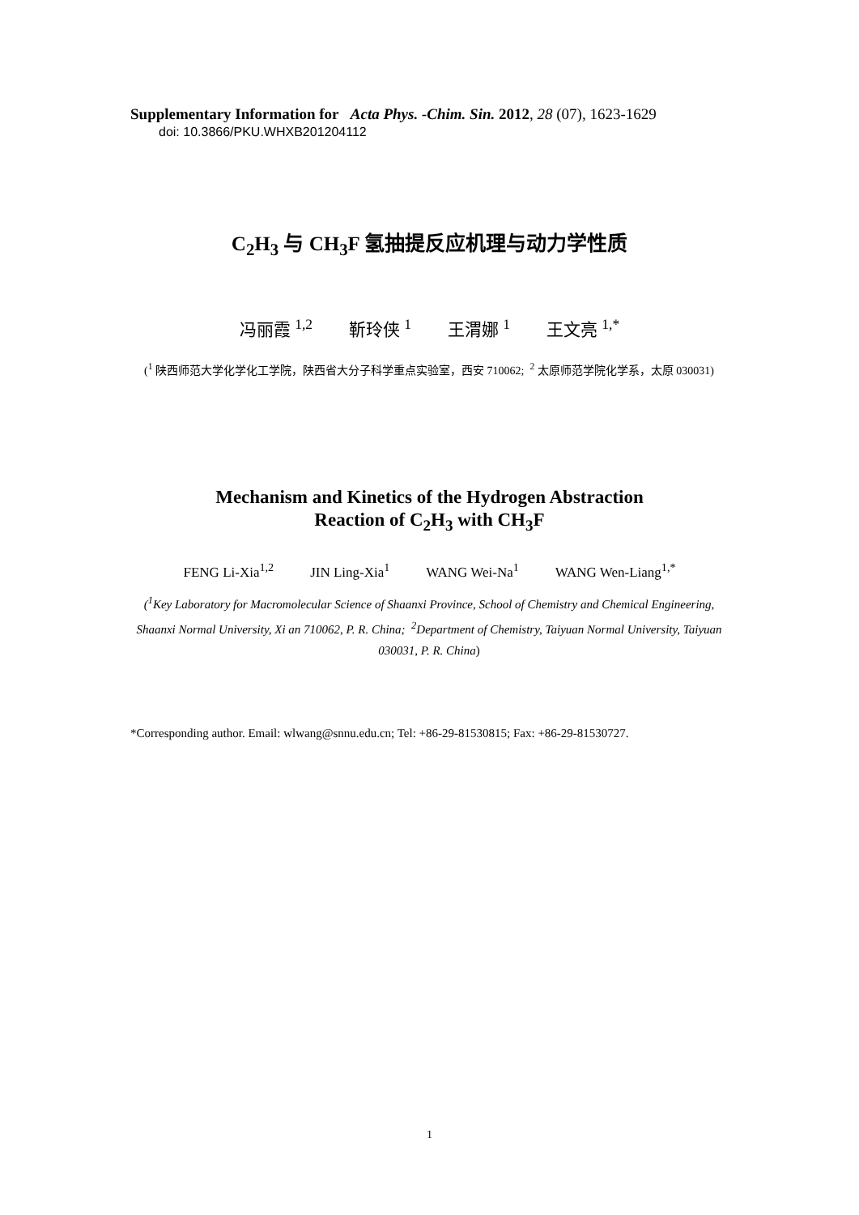Supplementary Information for Acta Phys. -Chim. Sin. 2012, 28 (07), 1623-1629
doi: 10.3866/PKU.WHXB201204112
C<sub>2</sub>H<sub>3</sub> 与 CH<sub>3</sub>F 氢抽提反应机理与动力学性质
冯丽霞 <sup>1,2</sup> 靳玲侠 <sup>1</sup> 王渭娜 <sup>1</sup> 王文亮 <sup>1,*</sup>
(<sup>1</sup> 陕西师范大学化学化工学院，陕西省大分子科学重点实验室，西安 710062; <sup>2</sup> 太原师范学院化学系，太原 030031)
Mechanism and Kinetics of the Hydrogen Abstraction
Reaction of C<sub>2</sub>H<sub>3</sub> with CH<sub>3</sub>F
FENG Li-Xia<sup>1,2</sup> JIN Ling-Xia<sup>1</sup> WANG Wei-Na<sup>1</sup> WANG Wen-Liang<sup>1,*</sup>
(<sup>1</sup>Key Laboratory for Macromolecular Science of Shaanxi Province, School of Chemistry and Chemical Engineering, Shaanxi Normal University, Xi an 710062, P. R. China; <sup>2</sup>Department of Chemistry, Taiyuan Normal University, Taiyuan 030031, P. R. China)
*Corresponding author. Email: wlwang@snnu.edu.cn; Tel: +86-29-81530815; Fax: +86-29-81530727.
1